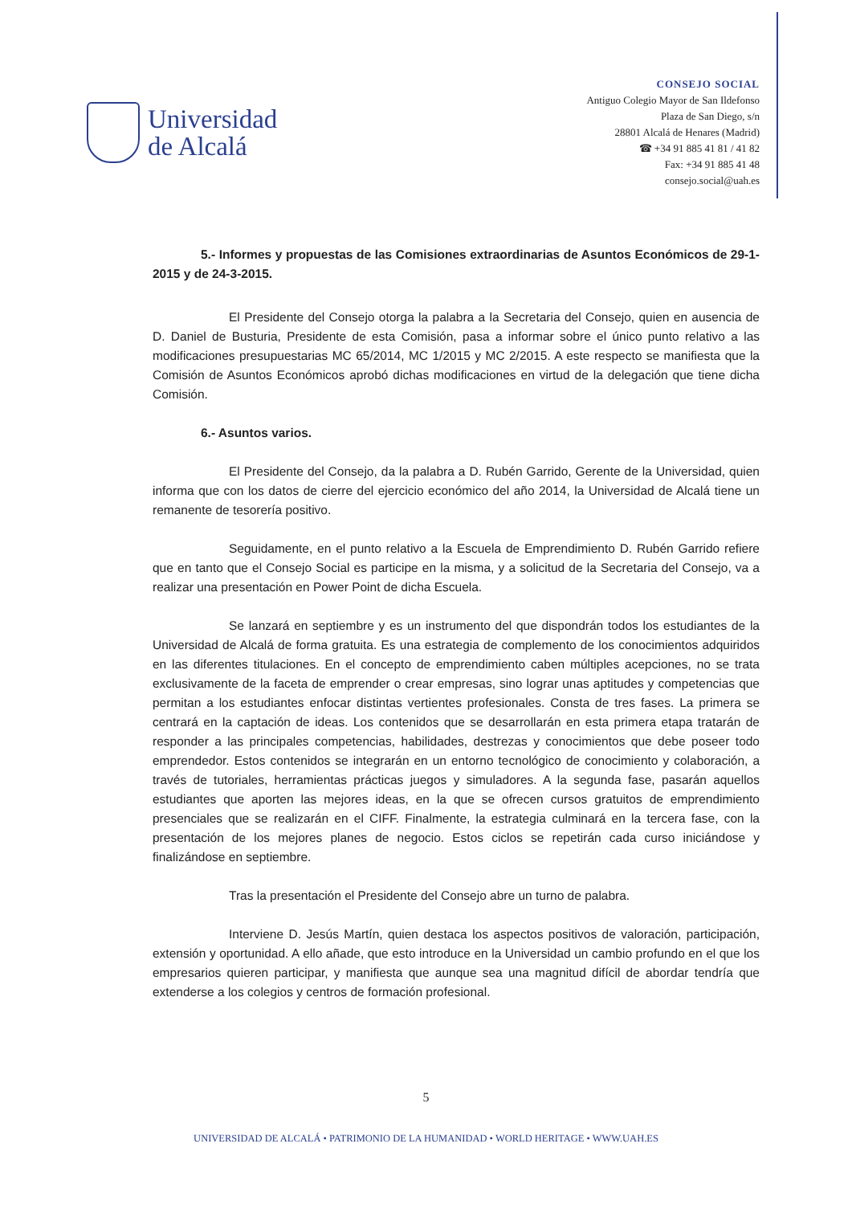Universidad
de Alcalá
CONSEJO SOCIAL
Antiguo Colegio Mayor de San Ildefonso
Plaza de San Diego, s/n
28801 Alcalá de Henares (Madrid)
☎ +34 91 885 41 81 / 41 82
Fax: +34 91 885 41 48
consejo.social@uah.es
5.- Informes y propuestas de las Comisiones extraordinarias de Asuntos Económicos de 29-1-2015 y de 24-3-2015.
El Presidente del Consejo otorga la palabra a la Secretaria del Consejo, quien en ausencia de D. Daniel de Busturia, Presidente de esta Comisión, pasa a informar sobre el único punto relativo a las modificaciones presupuestarias MC 65/2014, MC 1/2015 y MC 2/2015. A este respecto se manifiesta que la Comisión de Asuntos Económicos aprobó dichas modificaciones en virtud de la delegación que tiene dicha Comisión.
6.- Asuntos varios.
El Presidente del Consejo, da la palabra a D. Rubén Garrido, Gerente de la Universidad, quien informa que con los datos de cierre del ejercicio económico del año 2014, la Universidad de Alcalá tiene un remanente de tesorería positivo.
Seguidamente, en el punto relativo a la Escuela de Emprendimiento D. Rubén Garrido refiere que en tanto que el Consejo Social es participe en la misma, y a solicitud de la Secretaria del Consejo, va a realizar una presentación en Power Point de dicha Escuela.
Se lanzará en septiembre y es un instrumento del que dispondrán todos los estudiantes de la Universidad de Alcalá de forma gratuita. Es una estrategia de complemento de los conocimientos adquiridos en las diferentes titulaciones. En el concepto de emprendimiento caben múltiples acepciones, no se trata exclusivamente de la faceta de emprender o crear empresas, sino lograr unas aptitudes y competencias que permitan a los estudiantes enfocar distintas vertientes profesionales. Consta de tres fases. La primera se centrará en la captación de ideas. Los contenidos que se desarrollarán en esta primera etapa tratarán de responder a las principales competencias, habilidades, destrezas y conocimientos que debe poseer todo emprendedor. Estos contenidos se integrarán en un entorno tecnológico de conocimiento y colaboración, a través de tutoriales, herramientas prácticas juegos y simuladores. A la segunda fase, pasarán aquellos estudiantes que aporten las mejores ideas, en la que se ofrecen cursos gratuitos de emprendimiento presenciales que se realizarán en el CIFF. Finalmente, la estrategia culminará en la tercera fase, con la presentación de los mejores planes de negocio. Estos ciclos se repetirán cada curso iniciándose y finalizándose en septiembre.
Tras la presentación el Presidente del Consejo abre un turno de palabra.
Interviene D. Jesús Martín, quien destaca los aspectos positivos de valoración, participación, extensión y oportunidad. A ello añade, que esto introduce en la Universidad un cambio profundo en el que los empresarios quieren participar, y manifiesta que aunque sea una magnitud difícil de abordar tendría que extenderse a los colegios y centros de formación profesional.
5
UNIVERSIDAD DE ALCALÁ • PATRIMONIO DE LA HUMANIDAD • WORLD HERITAGE • WWW.UAH.ES